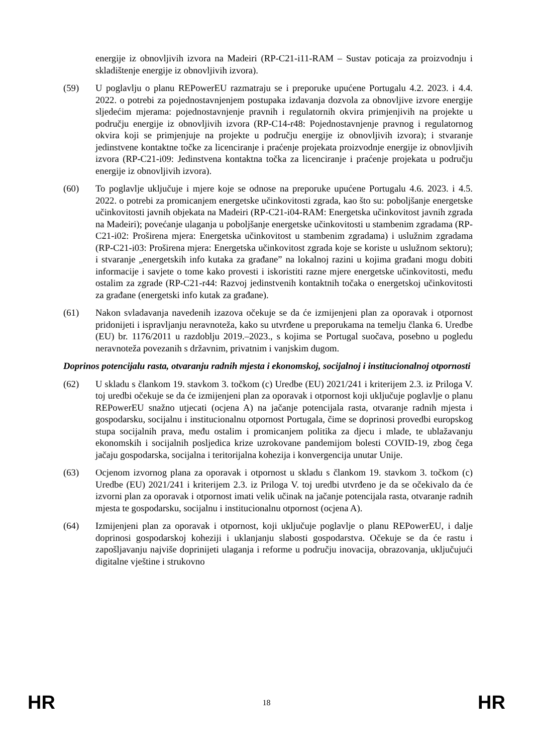energije iz obnovljivih izvora na Madeiri (RP-C21-i11-RAM – Sustav poticaja za proizvodnju i skladištenje energije iz obnovljivih izvora).
(59) U poglavlju o planu REPowerEU razmatraju se i preporuke upućene Portugalu 4.2. 2023. i 4.4. 2022. o potrebi za pojednostavnjenjem postupaka izdavanja dozvola za obnovljive izvore energije sljedećim mjerama: pojednostavnjenje pravnih i regulatornih okvira primjenjivih na projekte u području energije iz obnovljivih izvora (RP-C14-r48: Pojednostavnjenje pravnog i regulatornog okvira koji se primjenjuje na projekte u području energije iz obnovljivih izvora); i stvaranje jedinstvene kontaktne točke za licenciranje i praćenje projekata proizvodnje energije iz obnovljivih izvora (RP-C21-i09: Jedinstvena kontaktna točka za licenciranje i praćenje projekata u području energije iz obnovljivih izvora).
(60) To poglavlje uključuje i mjere koje se odnose na preporuke upućene Portugalu 4.6. 2023. i 4.5. 2022. o potrebi za promicanjem energetske učinkovitosti zgrada, kao što su: poboljšanje energetske učinkovitosti javnih objekata na Madeiri (RP-C21-i04-RAM: Energetska učinkovitost javnih zgrada na Madeiri); povećanje ulaganja u poboljšanje energetske učinkovitosti u stambenim zgradama (RP-C21-i02: Proširena mjera: Energetska učinkovitost u stambenim zgradama) i uslužnim zgradama (RP-C21-i03: Proširena mjera: Energetska učinkovitost zgrada koje se koriste u uslužnom sektoru); i stvaranje „energetskih info kutaka za građane” na lokalnoj razini u kojima građani mogu dobiti informacije i savjete o tome kako provesti i iskoristiti razne mjere energetske učinkovitosti, među ostalim za zgrade (RP-C21-r44: Razvoj jedinstvenih kontaktnih točaka o energetskoj učinkovitosti za građane (energetski info kutak za građane).
(61) Nakon svladavanja navedenih izazova očekuje se da će izmijenjeni plan za oporavak i otpornost pridonijeti i ispravljanju neravnoteža, kako su utvrđene u preporukama na temelju članka 6. Uredbe (EU) br. 1176/2011 u razdoblju 2019.–2023., s kojima se Portugal suočava, posebno u pogledu neravnoteža povezanih s državnim, privatnim i vanjskim dugom.
Doprinos potencijalu rasta, otvaranju radnih mjesta i ekonomskoj, socijalnoj i institucionalnoj otpornosti
(62) U skladu s člankom 19. stavkom 3. točkom (c) Uredbe (EU) 2021/241 i kriterijem 2.3. iz Priloga V. toj uredbi očekuje se da će izmijenjeni plan za oporavak i otpornost koji uključuje poglavlje o planu REPowerEU snažno utjecati (ocjena A) na jačanje potencijala rasta, otvaranje radnih mjesta i gospodarsku, socijalnu i institucionalnu otpornost Portugala, čime se doprinosi provedbi europskog stupa socijalnih prava, među ostalim i promicanjem politika za djecu i mlade, te ublažavanju ekonomskih i socijalnih posljedica krize uzrokovane pandemijom bolesti COVID-19, zbog čega jačaju gospodarska, socijalna i teritorijalna kohezija i konvergencija unutar Unije.
(63) Ocjenom izvornog plana za oporavak i otpornost u skladu s člankom 19. stavkom 3. točkom (c) Uredbe (EU) 2021/241 i kriterijem 2.3. iz Priloga V. toj uredbi utvrđeno je da se očekivalo da će izvorni plan za oporavak i otpornost imati velik učinak na jačanje potencijala rasta, otvaranje radnih mjesta te gospodarsku, socijalnu i institucionalnu otpornost (ocjena A).
(64) Izmijenjeni plan za oporavak i otpornost, koji uključuje poglavlje o planu REPowerEU, i dalje doprinosi gospodarskoj koheziji i uklanjanju slabosti gospodarstva. Očekuje se da će rastu i zapošljavanju najviše doprinijeti ulaganja i reforme u području inovacija, obrazovanja, uključujući digitalne vještine i strukovno
HR 18 HR